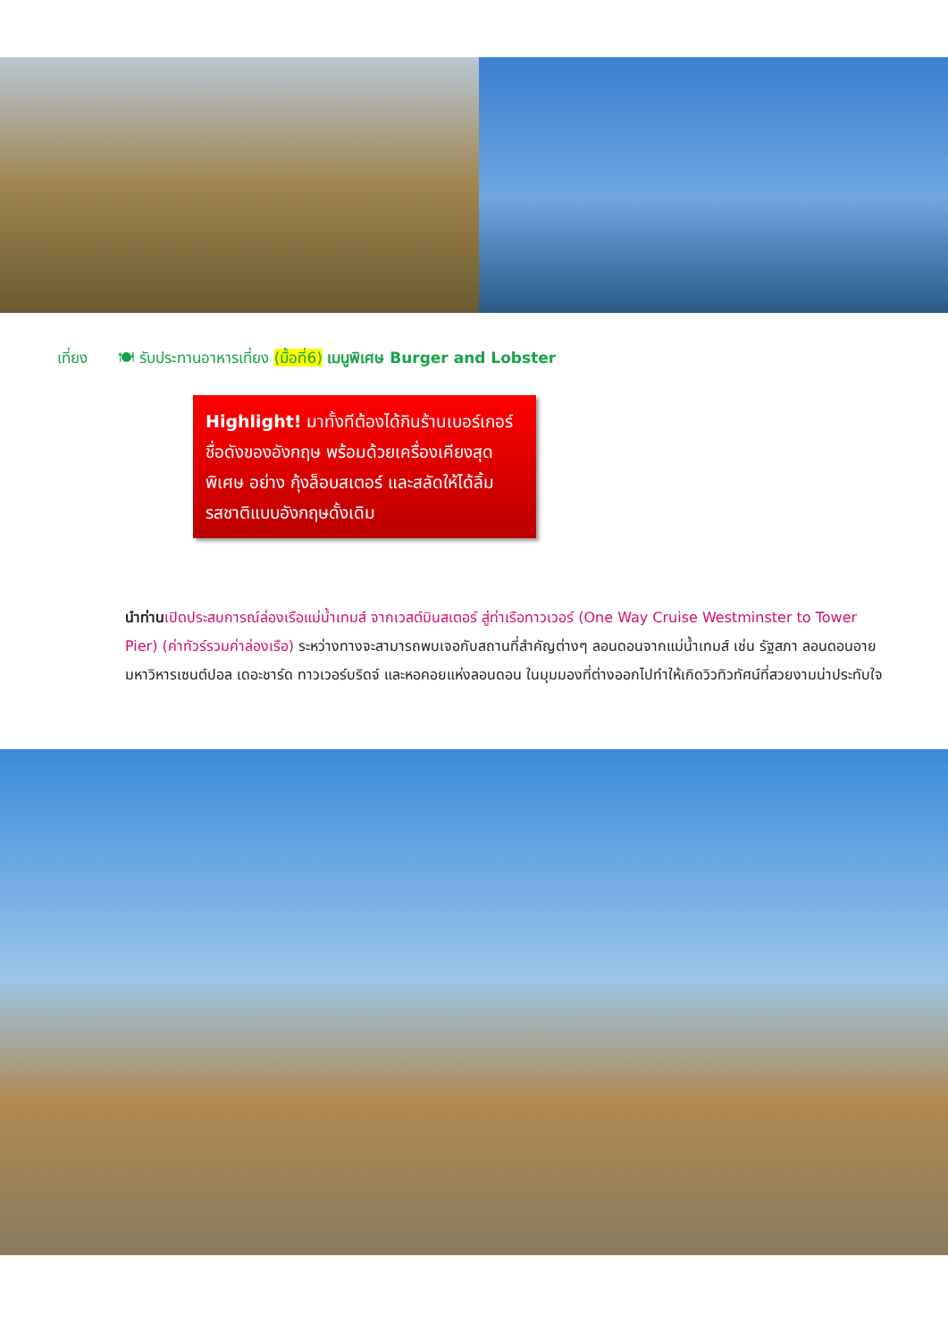เที่ยง 🍽 รับประทานอาหารเที่ยง (มื้อที่6) เมนูพิเศษ Burger and Lobster
Highlight! มาทั้งทีต้องได้กินร้านเบอร์เกอร์ชื่อดังของอังกฤษ พร้อมด้วยเครื่องเคียงสุดพิเศษ อย่าง กุ้งล็อบสเตอร์ และสลัดให้ได้ลิ้มรสชาติแบบอังกฤษดั้งเดิม
นำท่าน เปิดประสบการณ์ล่องเรือแม่น้ำเทมส์ จากเวสต์มินสเตอร์ สู่ท่าเรือทาวเวอร์ (One Way Cruise Westminster to Tower Pier) (ค่าทัวร์รวมค่าล่องเรือ) ระหว่างทางจะสามารถพบเจอกับสถานที่สำคัญต่างๆ ลอนดอนจากแม่น้ำเทมส์ เช่น รัฐสภา ลอนดอนอาย มหาวิหารเซนต์ปอล เดอะชาร์ด ทาวเวอร์บริดจ์ และหอคอยแห่งลอนดอน ในมุมมองที่ต่างออกไปทำให้เกิดวิวทิวทัศน์ที่สวยงามน่าประทับใจ